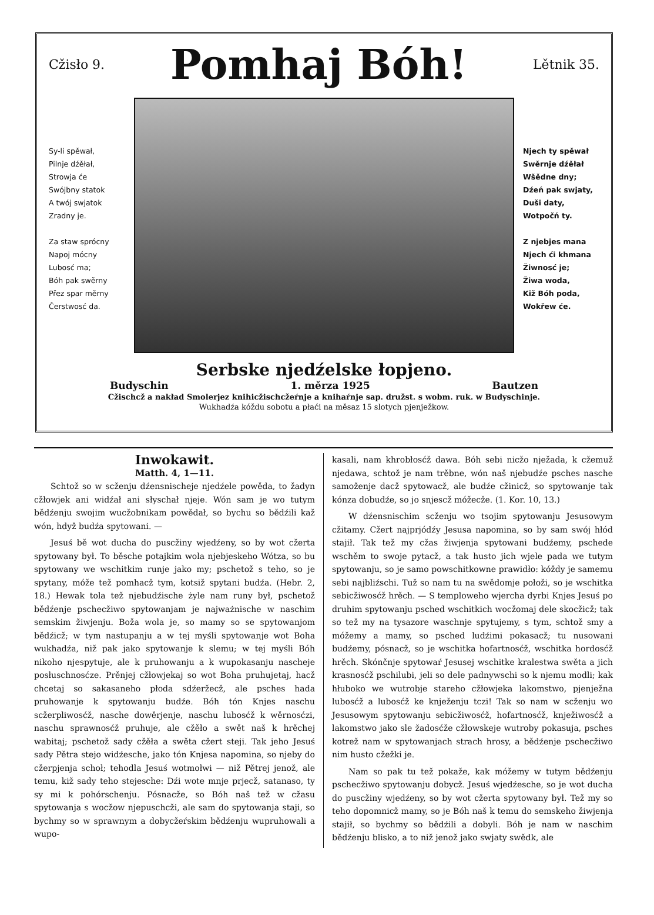Cžisło 9.
Pomhaj Bóh!
Lětnik 35.
Sy-li spěwał,
Pilnje dźěłał,
Strowja će
Swójbny statok
A twój swjatok
Zradny je.
Za staw sprócny
Napoj mócny
Lubosć ma;
Bóh pak swěrny
Přez spar měrny
Čerstwosć da.
Njech ty spěwał
Swěrnje dźěłał
Wšědne dny;
Dźeń pak swjaty,
Duši daty,
Wotpočń ty.
Z njebjes mana
Njech ći khmana
Žiwnosć je;
Žiwa woda,
Kiž Bóh poda,
Wokřew će.
Serbske njedźelske łopjeno.
Budyschin 1. měrza 1925 Bautzen
Cžischcž a nakład Smolerjez knihicžischcžeŕnje a knihaŕnje sap. družst. s wobm. ruk. w Budyschinje.
Wukhadźa kóždu sobotu a płaći na měsaz 15 slotych pjenježkow.
Inwokawit.
Matth. 4, 1—11.
Schtož so w scženju dźensnischeje njedźele powěda, to žadyn cžłowjek ani widźał ani słyschał njeje. Wón sam je wo tutym bědźenju swojim wucžobnikam powědał, so bychu so bědźili kaž wón, hdyž budźa spytowani. —
Jesuś bě wot ducha do puscžiny wjedźeny, so by wot cžerta spytowany był. To běsche potajkim wola njebjeskeho Wótza, so bu spytowany we wschitkim runje jako my; pschetož s teho, so je spytany, móže tež pomhacž tym, kotsiž spytani budźa. (Hebr. 2, 18.) Hewak tola tež njebudźische żyle nam runy był, pschetož bědźenje pschecžiwo spytowanjam je najważnische w naschim semskim žiwjenju. Boža wola je, so mamy so se spytowanjom bědźicž; w tym nastupanju a w tej myśli spytowanje wot Boha wukhadźa, niž pak jako spytowanje k slemu; w tej myśli Bóh nikoho njespytuje, ale k pruhowanju a k wupokasanju nascheje posłuschnosćze. Prěnjej cžłowjekaj so wot Boha pruhujetaj, hacž chcetaj so sakasaneho płoda sdźeržecž, ale psches hada pruhowanje k spytowanju budźe. Bóh tón Knjes naschu scžerpliwosćž, nasche dowěrjenje, naschu lubosćž k wěrnosćzi, naschu sprawnosćž pruhuje, ale cžěło a swět naš k hrěchej wabitaj; pschetož sady cžěła a swěta cžert steji. Tak jeho Jesuś sady Pětra stejo widźesche, jako tón Knjesa napomina, so njeby do cžerpjenja schoł; tehodla Jesuś wotmołwi — niž Pětrej jenož, ale temu, kiž sady teho stejesche: Dźi wote mnje prjecž, satanaso, ty sy mi k pohórschenju. Pósnacže, so Bóh naš tež w cžasu spytowanja s wocžow njepuschcži, ale sam do spytowanja staji, so bychmy so w sprawnym a dobycžeŕskim bědźenju wupruhowali a wupo-
kasali, nam khrobłosćž dawa. Bóh sebi nicžo nježada, k cžemuž njedawa, schtož je nam trěbne, wón naš njebudźe psches nasche samoženje dacž spytowacž, ale budźe cžinicž, so spytowanje tak kónza dobudźe, so jo snjescž móžecže. (1. Kor. 10, 13.)
W dźensnischim scženju wo tsojim spytowanju Jesusowym cžitamy. Cžert najprjódźy Jesusa napomina, so by sam swój hłód stajił. Tak tež my cžas žiwjenja spytowani budźemy, pschede wschěm to swoje pytacž, a tak husto jich wjele pada we tutym spytowanju, so je samo powschitkowne prawidło: kóždy je samemu sebi najbliźschi. Tuž so nam tu na swědomje połoži, so je wschitka sebicžiwosćž hrěch. — S temploweho wjercha dyrbi Knjes Jesuś po druhim spytowanju psched wschitkich wocžomaj dele skocžicž; tak so tež my na tysazore waschnje spytujemy, s tym, schtož smy a móžemy a mamy, so psched ludźimi pokasacž; tu nusowani budźemy, pósnacž, so je wschitka hofartnosćž, wschitka hordosćž hrěch. Skónčnje spytowaŕ Jesusej wschitke kralestwa swěta a jich krasnosćž pschilubi, jeli so dele padnywschi so k njemu modli; kak hłuboko we wutrobje stareho cžłowjeka lakomstwo, pjenježna lubosćž a lubosćž ke knježenju tczi! Tak so nam w scženju wo Jesusowym spytowanju sebicžiwosćž, hofartnosćž, knježiwosćž a lakomstwo jako sle žadosćže cžłowskeje wutroby pokasuja, psches kotrež nam w spytowanjach strach hrosy, a bědźenje pschecžiwo nim husto cžežki je.
Nam so pak tu tež pokaže, kak móžemy w tutym bědźenju pschecžiwo spytowanju dobycž. Jesuś wjedźesche, so je wot ducha do puscžiny wjedźeny, so by wot cžerta spytowany był. Tež my so teho dopomnicž mamy, so je Bóh naš k temu do semskeho žiwjenja stajił, so bychmy so bědźili a dobyli. Bóh je nam w naschim bědźenju blisko, a to niž jenož jako swjaty swědk, ale